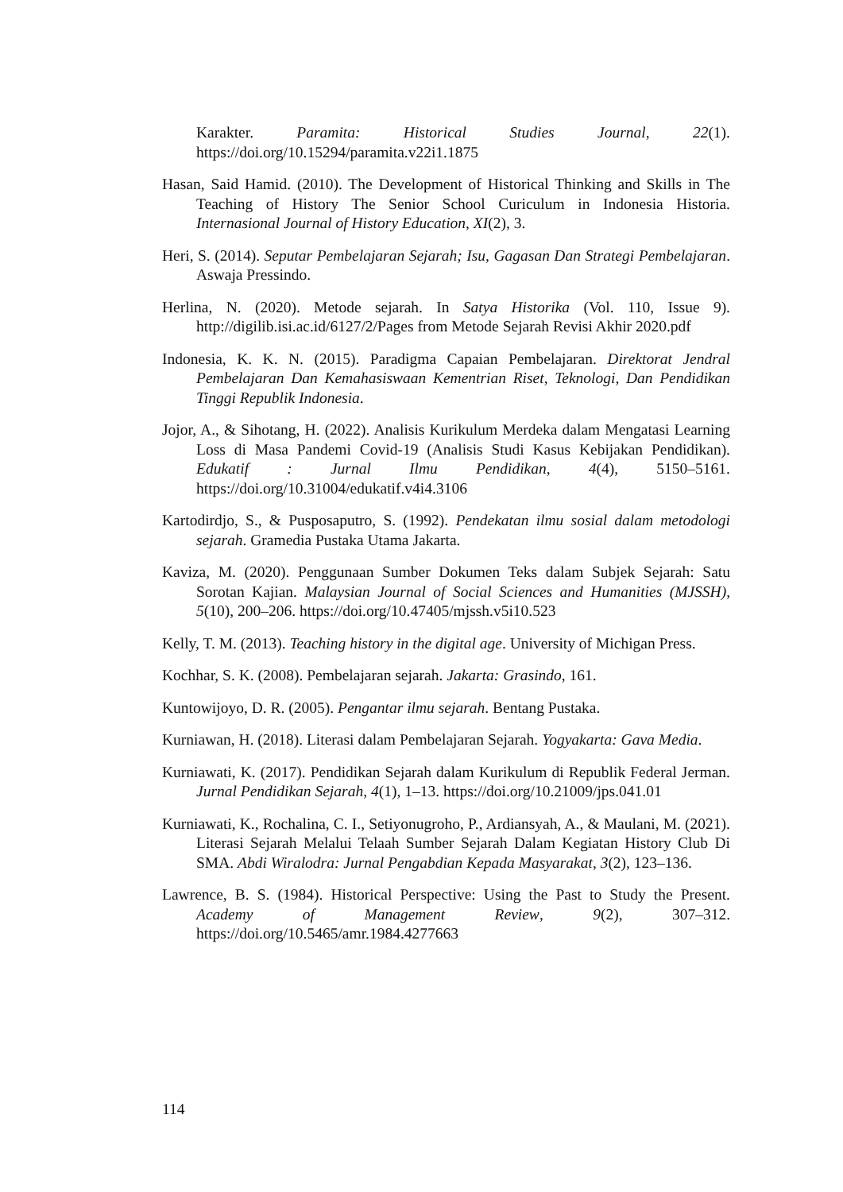Karakter. Paramita: Historical Studies Journal, 22(1). https://doi.org/10.15294/paramita.v22i1.1875
Hasan, Said Hamid. (2010). The Development of Historical Thinking and Skills in The Teaching of History The Senior School Curiculum in Indonesia Historia. Internasional Journal of History Education, XI(2), 3.
Heri, S. (2014). Seputar Pembelajaran Sejarah; Isu, Gagasan Dan Strategi Pembelajaran. Aswaja Pressindo.
Herlina, N. (2020). Metode sejarah. In Satya Historika (Vol. 110, Issue 9). http://digilib.isi.ac.id/6127/2/Pages from Metode Sejarah Revisi Akhir 2020.pdf
Indonesia, K. K. N. (2015). Paradigma Capaian Pembelajaran. Direktorat Jendral Pembelajaran Dan Kemahasiswaan Kementrian Riset, Teknologi, Dan Pendidikan Tinggi Republik Indonesia.
Jojor, A., & Sihotang, H. (2022). Analisis Kurikulum Merdeka dalam Mengatasi Learning Loss di Masa Pandemi Covid-19 (Analisis Studi Kasus Kebijakan Pendidikan). Edukatif : Jurnal Ilmu Pendidikan, 4(4), 5150–5161. https://doi.org/10.31004/edukatif.v4i4.3106
Kartodirdjo, S., & Pusposaputro, S. (1992). Pendekatan ilmu sosial dalam metodologi sejarah. Gramedia Pustaka Utama Jakarta.
Kaviza, M. (2020). Penggunaan Sumber Dokumen Teks dalam Subjek Sejarah: Satu Sorotan Kajian. Malaysian Journal of Social Sciences and Humanities (MJSSH), 5(10), 200–206. https://doi.org/10.47405/mjssh.v5i10.523
Kelly, T. M. (2013). Teaching history in the digital age. University of Michigan Press.
Kochhar, S. K. (2008). Pembelajaran sejarah. Jakarta: Grasindo, 161.
Kuntowijoyo, D. R. (2005). Pengantar ilmu sejarah. Bentang Pustaka.
Kurniawan, H. (2018). Literasi dalam Pembelajaran Sejarah. Yogyakarta: Gava Media.
Kurniawati, K. (2017). Pendidikan Sejarah dalam Kurikulum di Republik Federal Jerman. Jurnal Pendidikan Sejarah, 4(1), 1–13. https://doi.org/10.21009/jps.041.01
Kurniawati, K., Rochalina, C. I., Setiyonugroho, P., Ardiansyah, A., & Maulani, M. (2021). Literasi Sejarah Melalui Telaah Sumber Sejarah Dalam Kegiatan History Club Di SMA. Abdi Wiralodra: Jurnal Pengabdian Kepada Masyarakat, 3(2), 123–136.
Lawrence, B. S. (1984). Historical Perspective: Using the Past to Study the Present. Academy of Management Review, 9(2), 307–312. https://doi.org/10.5465/amr.1984.4277663
114